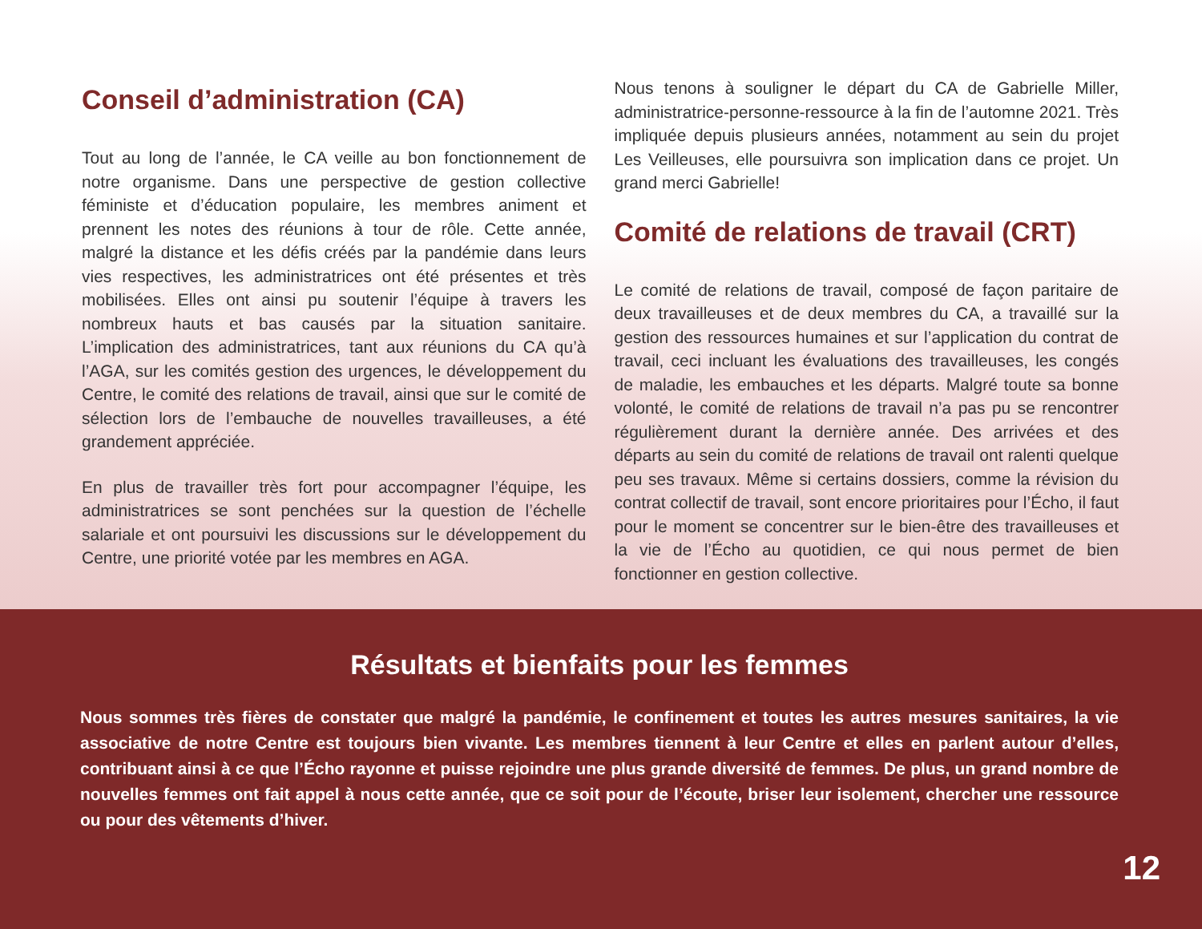Conseil d’administration (CA)
Tout au long de l’année, le CA veille au bon fonctionnement de notre organisme. Dans une perspective de gestion collective féministe et d’éducation populaire, les membres animent et prennent les notes des réunions à tour de rôle. Cette année, malgré la distance et les défis créés par la pandémie dans leurs vies respectives, les administratrices ont été présentes et très mobilisées. Elles ont ainsi pu soutenir l’équipe à travers les nombreux hauts et bas causés par la situation sanitaire. L’implication des administratrices, tant aux réunions du CA qu’à l’AGA, sur les comités gestion des urgences, le développement du Centre, le comité des relations de travail, ainsi que sur le comité de sélection lors de l’embauche de nouvelles travailleuses, a été grandement appréciée.
En plus de travailler très fort pour accompagner l’équipe, les administratrices se sont penchées sur la question de l’échelle salariale et ont poursuivi les discussions sur le développement du Centre, une priorité votée par les membres en AGA.
Nous tenons à souligner le départ du CA de Gabrielle Miller, administratrice-personne-ressource à la fin de l’automne 2021. Très impliquée depuis plusieurs années, notamment au sein du projet Les Veilleuses, elle poursuivra son implication dans ce projet. Un grand merci Gabrielle!
Comité de relations de travail (CRT)
Le comité de relations de travail, composé de façon paritaire de deux travailleuses et de deux membres du CA, a travaillé sur la gestion des ressources humaines et sur l’application du contrat de travail, ceci incluant les évaluations des travailleuses, les congés de maladie, les embauches et les départs. Malgré toute sa bonne volonté, le comité de relations de travail n’a pas pu se rencontrer régulièrement durant la dernière année. Des arrivées et des départs au sein du comité de relations de travail ont ralenti quelque peu ses travaux. Même si certains dossiers, comme la révision du contrat collectif de travail, sont encore prioritaires pour l’Écho, il faut pour le moment se concentrer sur le bien-être des travailleuses et la vie de l’Écho au quotidien, ce qui nous permet de bien fonctionner en gestion collective.
Résultats et bienfaits pour les femmes
Nous sommes très fières de constater que malgré la pandémie, le confinement et toutes les autres mesures sanitaires, la vie associative de notre Centre est toujours bien vivante. Les membres tiennent à leur Centre et elles en parlent autour d’elles, contribuant ainsi à ce que l’Écho rayonne et puisse rejoindre une plus grande diversité de femmes. De plus, un grand nombre de nouvelles femmes ont fait appel à nous cette année, que ce soit pour de l’écoute, briser leur isolement, chercher une ressource ou pour des vêtements d’hiver.
12